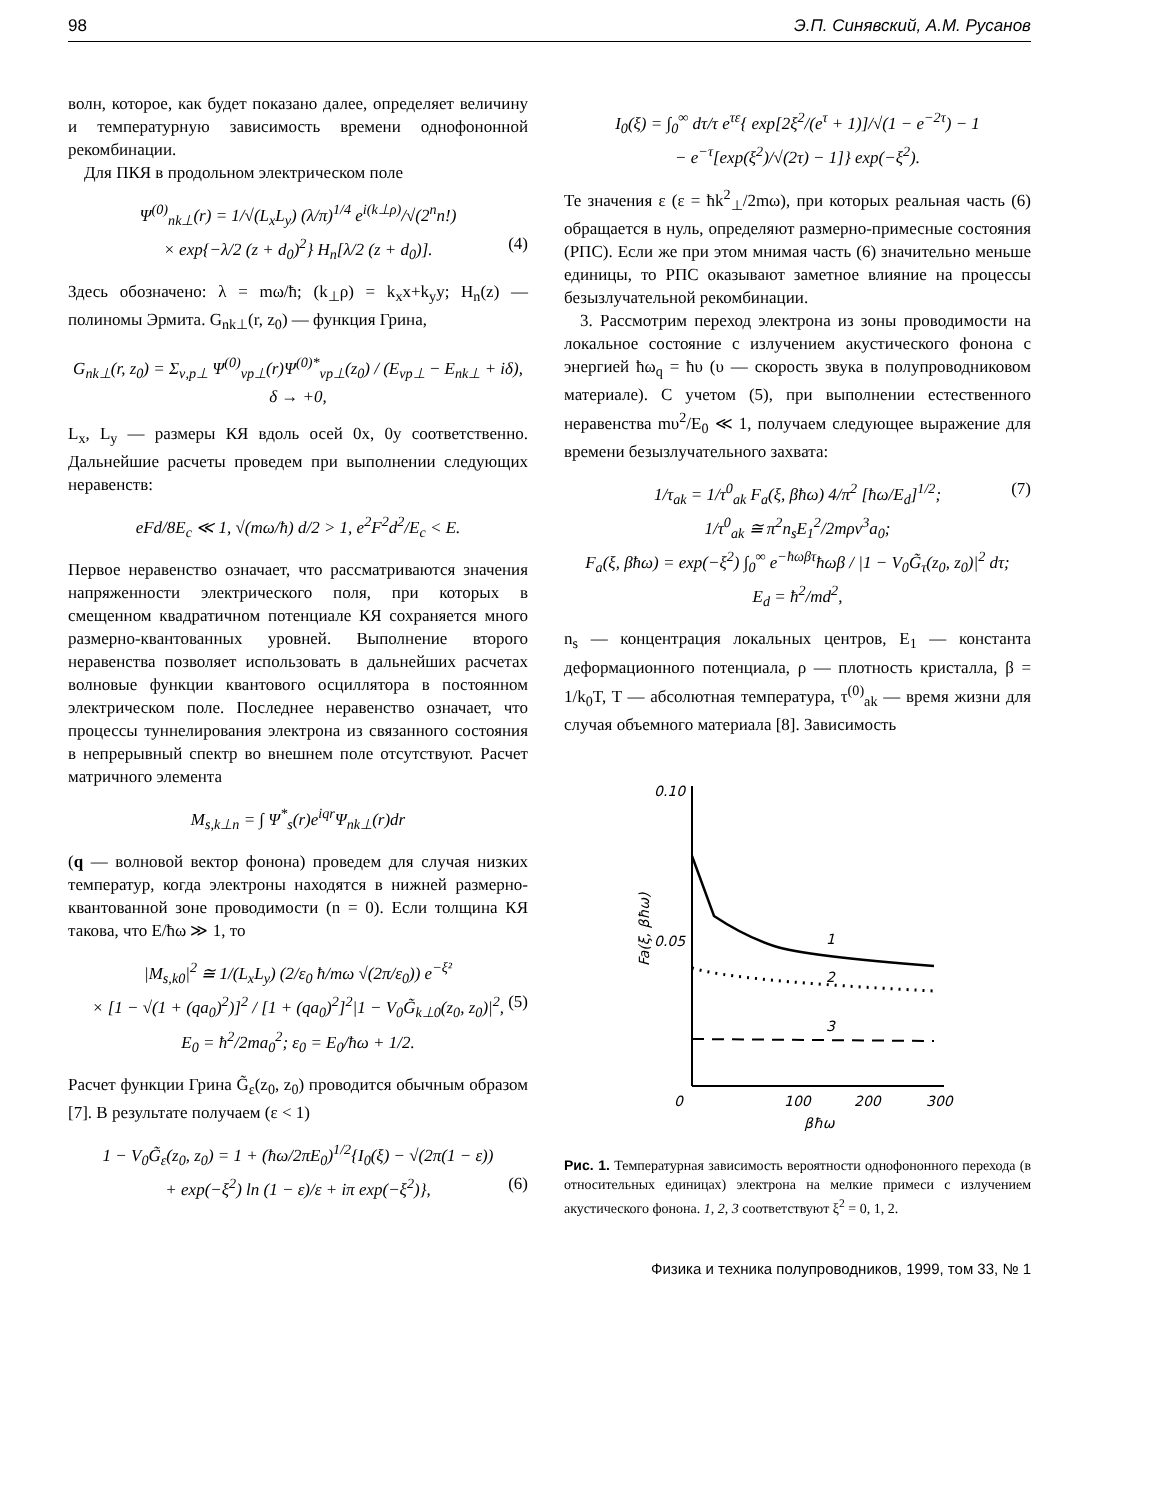98 Э.П. Синявский, А.М. Русанов
волн, которое, как будет показано далее, определяет величину и температурную зависимость времени однофононной рекомбинации.
Для ПКЯ в продольном электрическом поле
Ψ<sup>(0)</sup><sub>nk⊥</sub>(r) = 1/√(L<sub>x</sub>L<sub>y</sub>) (λ/π)<sup>1/4</sup> e<sup>i(k⊥ρ)</sup>/√(2<sup>n</sup>n!)
× exp{−λ/2 (z + d<sub>0</sub>)<sup>2</sup>} H<sub>n</sub>[λ/2 (z + d<sub>0</sub>)]. (4)
Здесь обозначено: λ = mω/ħ; (k<sub>⊥</sub>ρ) = k<sub>x</sub>x+k<sub>y</sub>y; H<sub>n</sub>(z) — полиномы Эрмита. G<sub>nk⊥</sub>(r, z<sub>0</sub>) — функция Грина,
G<sub>nk⊥</sub>(r, z<sub>0</sub>) = Σ<sub>ν,p⊥</sub> Ψ<sup>(0)</sup><sub>νp⊥</sub>(r)Ψ<sup>(0)*</sup><sub>νp⊥</sub>(z<sub>0</sub>) / (E<sub>νp⊥</sub> − E<sub>nk⊥</sub> + iδ), δ → +0,
L<sub>x</sub>, L<sub>y</sub> — размеры КЯ вдоль осей 0x, 0y соответственно. Дальнейшие расчеты проведем при выполнении следующих неравенств:
eFd/8E<sub>c</sub> ≪ 1, √(mω/ħ) d/2 > 1, e<sup>2</sup>F<sup>2</sup>d<sup>2</sup>/E<sub>c</sub> < E.
Первое неравенство означает, что рассматриваются значения напряженности электрического поля, при которых в смещенном квадратичном потенциале КЯ сохраняется много размерно-квантованных уровней. Выполнение второго неравенства позволяет использовать в дальнейших расчетах волновые функции квантового осциллятора в постоянном электрическом поле. Последнее неравенство означает, что процессы туннелирования электрона из связанного состояния в непрерывный спектр во внешнем поле отсутствуют. Расчет матричного элемента
M<sub>s,k⊥n</sub> = ∫ Ψ<sup>*</sup><sub>s</sub>(r)e<sup>iqr</sup>Ψ<sub>nk⊥</sub>(r)dr
(q — волновой вектор фонона) проведем для случая низких температур, когда электроны находятся в нижней размерно-квантованной зоне проводимости (n = 0). Если толщина КЯ такова, что E/ħω ≫ 1, то
|M<sub>s,k0</sub>|<sup>2</sup> ≅ 1/(L<sub>x</sub>L<sub>y</sub>) (2/ε<sub>0</sub> ħ/mω √(2π/ε<sub>0</sub>)) e<sup>−ξ²</sup>
× [1 − √(1 + (qa<sub>0</sub>)<sup>2</sup>)]<sup>2</sup> / [1 + (qa<sub>0</sub>)<sup>2</sup>]<sup>2</sup>|1 − V<sub>0</sub>G̃<sub>k⊥0</sub>(z<sub>0</sub>, z<sub>0</sub>)|<sup>2</sup>, (5)
E<sub>0</sub> = ħ<sup>2</sup>/2ma<sub>0</sub><sup>2</sup>; ε<sub>0</sub> = E<sub>0</sub>/ħω + 1/2.
Расчет функции Грина G̃<sub>ε</sub>(z<sub>0</sub>, z<sub>0</sub>) проводится обычным образом [7]. В результате получаем (ε < 1)
1 − V<sub>0</sub>G̃<sub>ε</sub>(z<sub>0</sub>, z<sub>0</sub>) = 1 + (ħω/2πE<sub>0</sub>)<sup>1/2</sup>{I<sub>0</sub>(ξ) − √(2π(1 − ε))
+ exp(−ξ<sup>2</sup>) ln (1 − ε)/ε + iπ exp(−ξ<sup>2</sup>)}, (6)
I<sub>0</sub>(ξ) = ∫<sub>0</sub><sup>∞</sup> dτ/τ e<sup>τε</sup>{ exp[2ξ<sup>2</sup>/(e<sup>τ</sup> + 1)]/√(1 − e<sup>−2τ</sup>) − 1
− e<sup>−τ</sup>[exp(ξ<sup>2</sup>)/√(2τ) − 1]} exp(−ξ<sup>2</sup>).
Те значения ε (ε = ħk<sup>2</sup><sub>⊥</sub>/2mω), при которых реальная часть (6) обращается в нуль, определяют размерно-примесные состояния (РПС). Если же при этом мнимая часть (6) значительно меньше единицы, то РПС оказывают заметное влияние на процессы безызлучательной рекомбинации.
3. Рассмотрим переход электрона из зоны проводимости на локальное состояние с излучением акустического фонона с энергией ħω<sub>q</sub> = ħυ (υ — скорость звука в полупроводниковом материале). С учетом (5), при выполнении естественного неравенства mυ<sup>2</sup>/E<sub>0</sub> ≪ 1, получаем следующее выражение для времени безызлучательного захвата:
1/τ<sub>ak</sub> = 1/τ<sup>0</sup><sub>ak</sub> F<sub>a</sub>(ξ, βħω) 4/π<sup>2</sup> [ħω/E<sub>d</sub>]<sup>1/2</sup>; (7)
1/τ<sup>0</sup><sub>ak</sub> ≅ π<sup>2</sup>n<sub>s</sub>E<sub>1</sub><sup>2</sup>/2mρv<sup>3</sup>a<sub>0</sub>;
F<sub>a</sub>(ξ, βħω) = exp(−ξ<sup>2</sup>) ∫<sub>0</sub><sup>∞</sup> e<sup>−ħωβτ</sup>ħωβ / |1 − V<sub>0</sub>G̃<sub>τ</sub>(z<sub>0</sub>, z<sub>0</sub>)|<sup>2</sup> dτ;
E<sub>d</sub> = ħ<sup>2</sup>/md<sup>2</sup>,
n<sub>s</sub> — концентрация локальных центров, E<sub>1</sub> — константа деформационного потенциала, ρ — плотность кристалла, β = 1/k<sub>0</sub>T, T — абсолютная температура, τ<sup>(0)</sup><sub>ak</sub> — время жизни для случая объемного материала [8]. Зависимость
0.10
0.05
0
100
200
300
βħω
Fa(ξ, βħω)
1
2
3
Рис. 1. Температурная зависимость вероятности однофононного перехода (в относительных единицах) электрона на мелкие примеси с излучением акустического фонона. 1, 2, 3 соответствуют ξ<sup>2</sup> = 0, 1, 2.
Физика и техника полупроводников, 1999, том 33, № 1